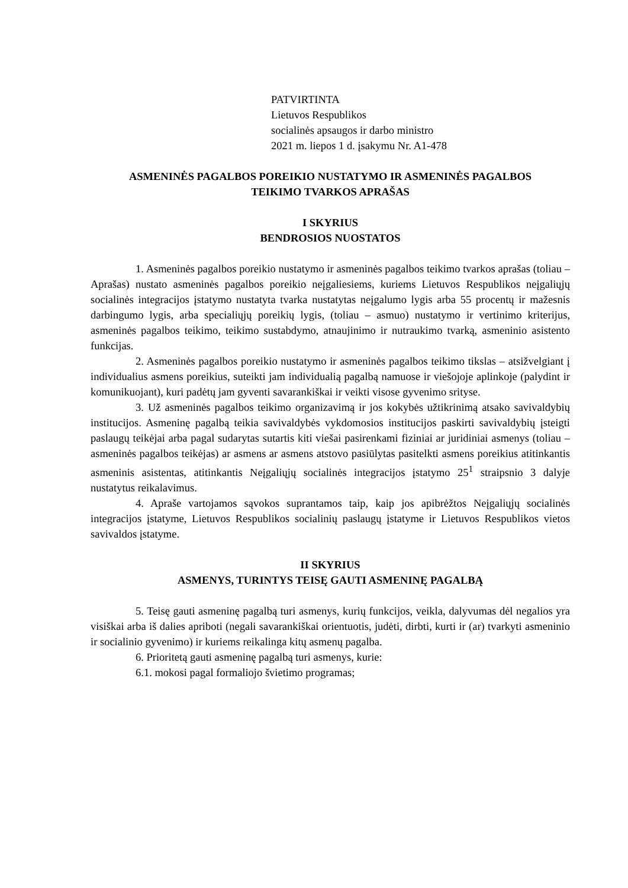PATVIRTINTA
Lietuvos Respublikos
socialinės apsaugos ir darbo ministro
2021 m. liepos 1 d. įsakymu Nr. A1-478
ASMENINĖS PAGALBOS POREIKIO NUSTATYMO IR ASMENINĖS PAGALBOS
TEIKIMO TVARKOS APRAŠAS
I SKYRIUS
BENDROSIOS NUOSTATOS
1. Asmeninės pagalbos poreikio nustatymo ir asmeninės pagalbos teikimo tvarkos aprašas (toliau – Aprašas) nustato asmeninės pagalbos poreikio neįgaliesiems, kuriems Lietuvos Respublikos neįgaliųjų socialinės integracijos įstatymo nustatyta tvarka nustatytas neįgalumo lygis arba 55 procentų ir mažesnis darbingumo lygis, arba specialiųjų poreikių lygis, (toliau – asmuo) nustatymo ir vertinimo kriterijus, asmeninės pagalbos teikimo, teikimo sustabdymo, atnaujinimo ir nutraukimo tvarką, asmeninio asistento funkcijas.
2. Asmeninės pagalbos poreikio nustatymo ir asmeninės pagalbos teikimo tikslas – atsižvelgiant į individualius asmens poreikius, suteikti jam individualią pagalbą namuose ir viešojoje aplinkoje (palydint ir komunikuojant), kuri padėtų jam gyventi savarankiškai ir veikti visose gyvenimo srityse.
3. Už asmeninės pagalbos teikimo organizavimą ir jos kokybės užtikrinimą atsako savivaldybių institucijos. Asmeninę pagalbą teikia savivaldybės vykdomosios institucijos paskirti savivaldybių įsteigti paslaugų teikėjai arba pagal sudarytas sutartis kiti viešai pasirenkami fiziniai ar juridiniai asmenys (toliau – asmeninės pagalbos teikėjas) ar asmens ar asmens atstovo pasiūlytas pasitelkti asmens poreikius atitinkantis asmeninis asistentas, atitinkantis Neįgaliųjų socialinės integracijos įstatymo 25<sup>1</sup> straipsnio 3 dalyje nustatytus reikalavimus.
4. Apraše vartojamos sąvokos suprantamos taip, kaip jos apibrėžtos Neįgaliųjų socialinės integracijos įstatyme, Lietuvos Respublikos socialinių paslaugų įstatyme ir Lietuvos Respublikos vietos savivaldos įstatyme.
II SKYRIUS
ASMENYS, TURINTYS TEISĘ GAUTI ASMENINĘ PAGALBĄ
5. Teisę gauti asmeninę pagalbą turi asmenys, kurių funkcijos, veikla, dalyvumas dėl negalios yra visiškai arba iš dalies apriboti (negali savarankiškai orientuotis, judėti, dirbti, kurti ir (ar) tvarkyti asmeninio ir socialinio gyvenimo) ir kuriems reikalinga kitų asmenų pagalba.
6. Prioritetą gauti asmeninę pagalbą turi asmenys, kurie:
6.1. mokosi pagal formaliojo švietimo programas;